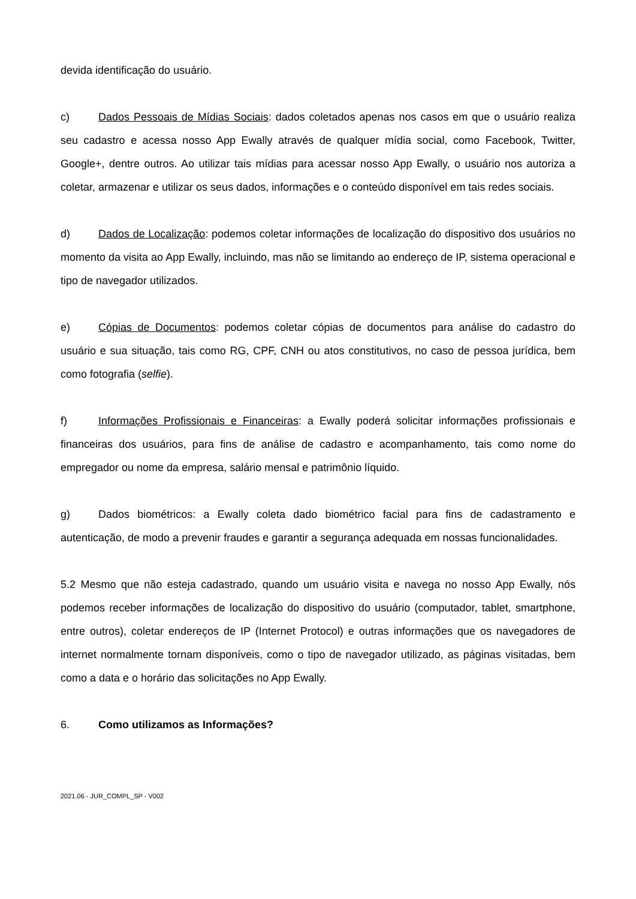devida identificação do usuário.
c) Dados Pessoais de Mídias Sociais: dados coletados apenas nos casos em que o usuário realiza seu cadastro e acessa nosso App Ewally através de qualquer mídia social, como Facebook, Twitter, Google+, dentre outros. Ao utilizar tais mídias para acessar nosso App Ewally, o usuário nos autoriza a coletar, armazenar e utilizar os seus dados, informações e o conteúdo disponível em tais redes sociais.
d) Dados de Localização: podemos coletar informações de localização do dispositivo dos usuários no momento da visita ao App Ewally, incluindo, mas não se limitando ao endereço de IP, sistema operacional e tipo de navegador utilizados.
e) Cópias de Documentos: podemos coletar cópias de documentos para análise do cadastro do usuário e sua situação, tais como RG, CPF, CNH ou atos constitutivos, no caso de pessoa jurídica, bem como fotografia (selfie).
f) Informações Profissionais e Financeiras: a Ewally poderá solicitar informações profissionais e financeiras dos usuários, para fins de análise de cadastro e acompanhamento, tais como nome do empregador ou nome da empresa, salário mensal e patrimônio líquido.
g) Dados biométricos: a Ewally coleta dado biométrico facial para fins de cadastramento e autenticação, de modo a prevenir fraudes e garantir a segurança adequada em nossas funcionalidades.
5.2 Mesmo que não esteja cadastrado, quando um usuário visita e navega no nosso App Ewally, nós podemos receber informações de localização do dispositivo do usuário (computador, tablet, smartphone, entre outros), coletar endereços de IP (Internet Protocol) e outras informações que os navegadores de internet normalmente tornam disponíveis, como o tipo de navegador utilizado, as páginas visitadas, bem como a data e o horário das solicitações no App Ewally.
6. Como utilizamos as Informações?
2021.06 - JUR_COMPL_SP - V002